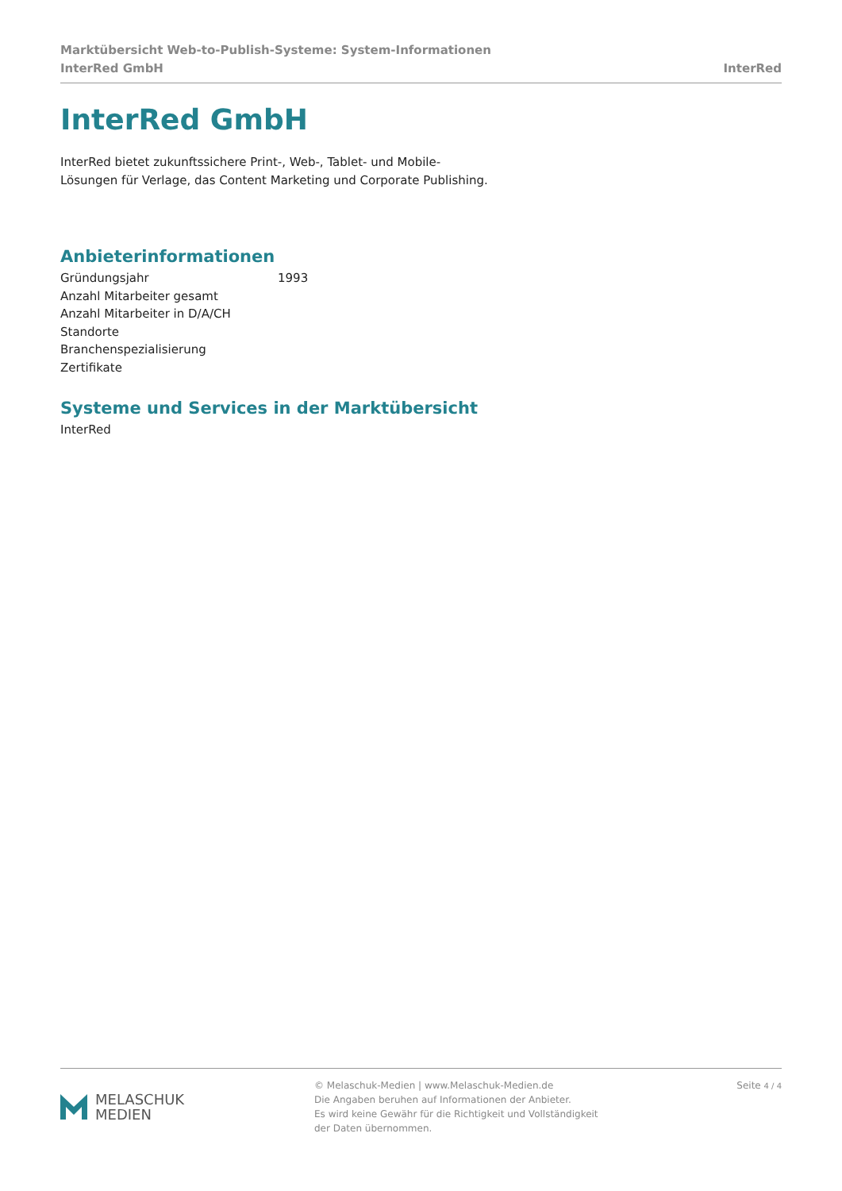Marktübersicht Web-to-Publish-Systeme: System-Informationen
InterRed GmbH InterRed
InterRed GmbH
InterRed bietet zukunftssichere Print-, Web-, Tablet- und Mobile-
Lösungen für Verlage, das Content Marketing und Corporate Publishing.
Anbieterinformationen
| Gründungsjahr | 1993 |
| Anzahl Mitarbeiter gesamt | |
| Anzahl Mitarbeiter in D/A/CH | |
| Standorte | |
| Branchenspezialisierung | |
| Zertifikate | |
Systeme und Services in der Marktübersicht
InterRed
MELASCHUK
MEDIEN
© Melaschuk-Medien | www.Melaschuk-Medien.de
Die Angaben beruhen auf Informationen der Anbieter.
Es wird keine Gewähr für die Richtigkeit und Vollständigkeit
der Daten übernommen.
Seite 4 / 4